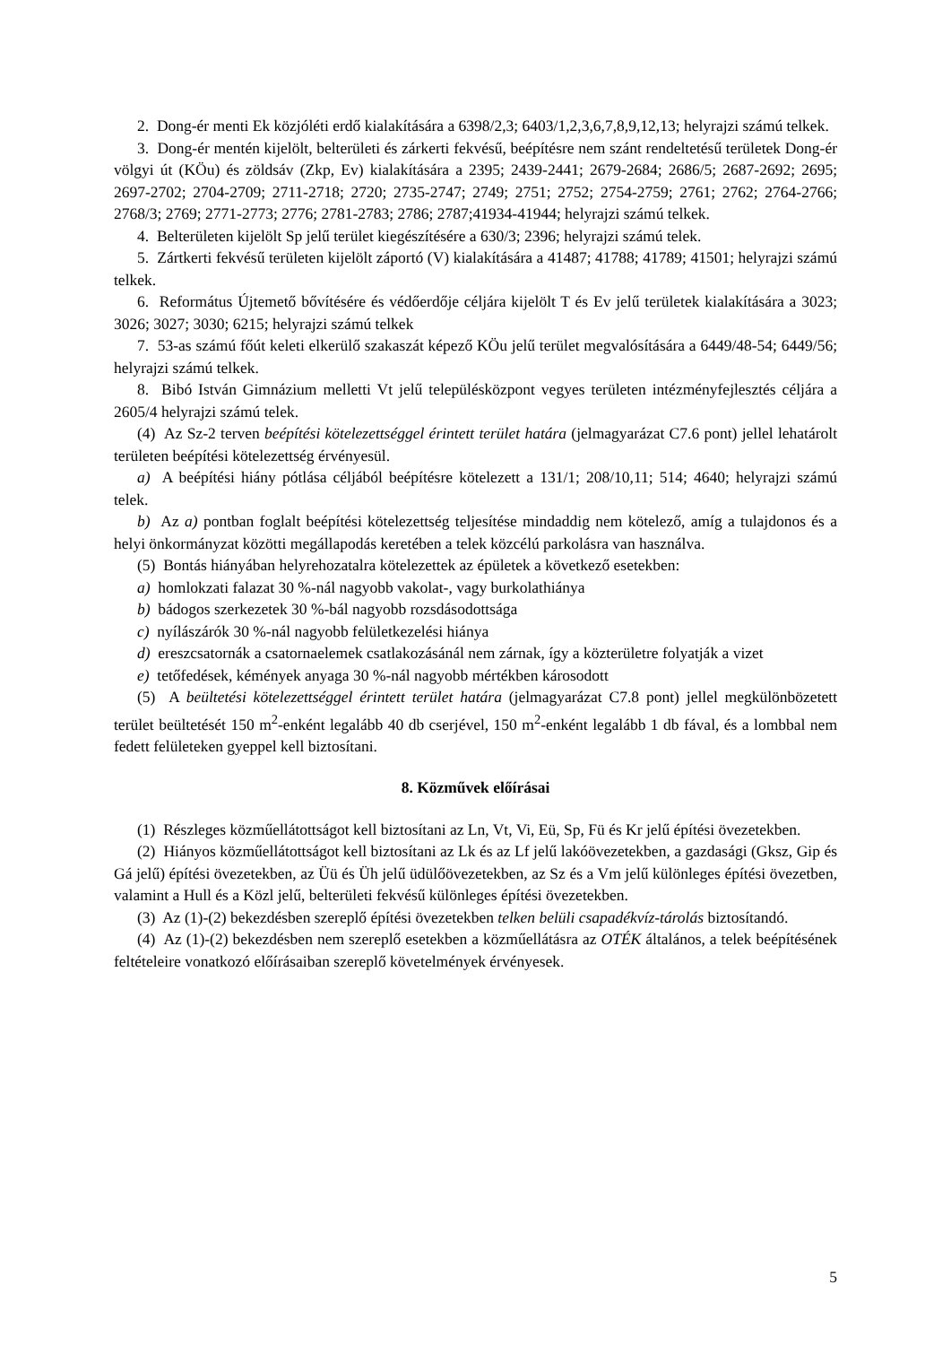2. Dong-ér menti Ek közjóléti erdő kialakítására a 6398/2,3; 6403/1,2,3,6,7,8,9,12,13; helyrajzi számú telkek.
3. Dong-ér mentén kijelölt, belterületi és zárkerti fekvésű, beépítésre nem szánt rendeltetésű területek Dong-ér völgyi út (KÖu) és zöldsáv (Zkp, Ev) kialakítására a 2395; 2439-2441; 2679-2684; 2686/5; 2687-2692; 2695; 2697-2702; 2704-2709; 2711-2718; 2720; 2735-2747; 2749; 2751; 2752; 2754-2759; 2761; 2762; 2764-2766; 2768/3; 2769; 2771-2773; 2776; 2781-2783; 2786; 2787;41934-41944; helyrajzi számú telkek.
4. Belterületen kijelölt Sp jelű terület kiegészítésére a 630/3; 2396; helyrajzi számú telek.
5. Zártkerti fekvésű területen kijelölt záportó (V) kialakítására a 41487; 41788; 41789; 41501; helyrajzi számú telkek.
6. Református Újtemető bővítésére és védőerdője céljára kijelölt T és Ev jelű területek kialakítására a 3023; 3026; 3027; 3030; 6215; helyrajzi számú telkek
7. 53-as számú főút keleti elkerülő szakaszát képező KÖu jelű terület megvalósítására a 6449/48-54; 6449/56; helyrajzi számú telkek.
8. Bibó István Gimnázium melletti Vt jelű településközpont vegyes területen intézményfejlesztés céljára a 2605/4 helyrajzi számú telek.
(4) Az Sz-2 terven beépítési kötelezettséggel érintett terület határa (jelmagyarázat C7.6 pont) jellel lehatárolt területen beépítési kötelezettség érvényesül.
a) A beépítési hiány pótlása céljából beépítésre kötelezett a 131/1; 208/10,11; 514; 4640; helyrajzi számú telek.
b) Az a) pontban foglalt beépítési kötelezettség teljesítése mindaddig nem kötelező, amíg a tulajdonos és a helyi önkormányzat közötti megállapodás keretében a telek közcélú parkolásra van használva.
(5) Bontás hiányában helyrehozatalra kötelezettek az épületek a következő esetekben:
a) homlokzati falazat 30 %-nál nagyobb vakolat-, vagy burkolathiánya
b) bádogos szerkezetek 30 %-bál nagyobb rozsdásodottsága
c) nyílászárók 30 %-nál nagyobb felületkezelési hiánya
d) ereszcsatornák a csatornaelemek csatlakozásánál nem zárnak, így a közterületre folyatják a vizet
e) tetőfedések, kémények anyaga 30 %-nál nagyobb mértékben károsodott
(5) A beültetési kötelezettséggel érintett terület határa (jelmagyarázat C7.8 pont) jellel megkülönbözetett terület beültetését 150 m<sup>2</sup>-enként legalább 40 db cserjével, 150 m<sup>2</sup>-enként legalább 1 db fával, és a lombbal nem fedett felületeken gyeppel kell biztosítani.
8. Közművek előírásai
(1) Részleges közműellátottságot kell biztosítani az Ln, Vt, Vi, Eü, Sp, Fü és Kr jelű építési övezetekben.
(2) Hiányos közműellátottságot kell biztosítani az Lk és az Lf jelű lakóövezetekben, a gazdasági (Gksz, Gip és Gá jelű) építési övezetekben, az Üü és Üh jelű üdülőövezetekben, az Sz és a Vm jelű különleges építési övezetben, valamint a Hull és a Közl jelű, belterületi fekvésű különleges építési övezetekben.
(3) Az (1)-(2) bekezdésben szereplő építési övezetekben telken belüli csapadékvíz-tárolás biztosítandó.
(4) Az (1)-(2) bekezdésben nem szereplő esetekben a közműellátásra az OTÉK általános, a telek beépítésének feltételeire vonatkozó előírásaiban szereplő követelmények érvényesek.
5